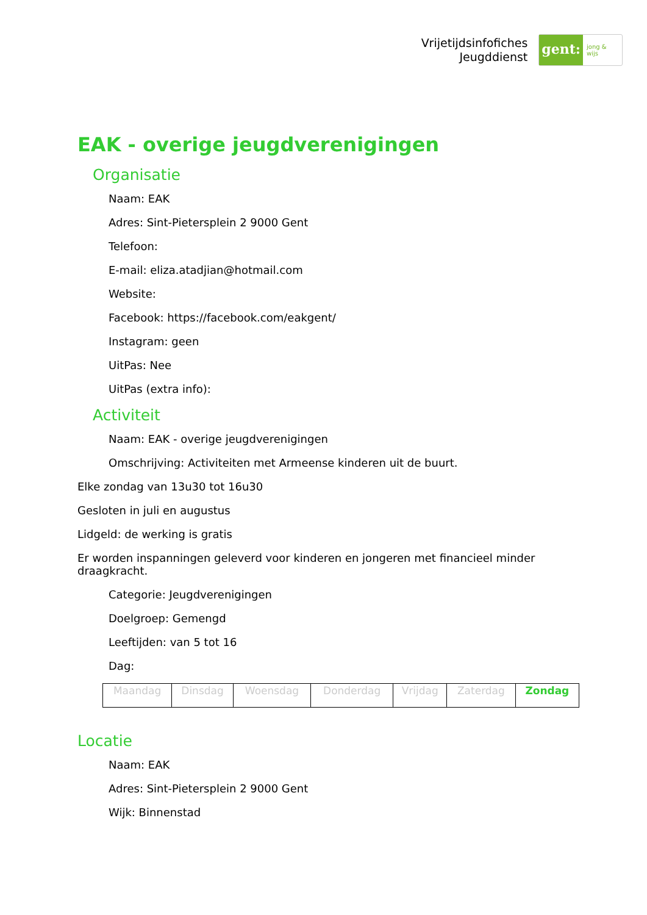Vrijetijdsinfofiches
Jeugddienst
gent: jong & wijs
EAK - overige jeugdverenigingen
Organisatie
Naam: EAK
Adres: Sint-Pietersplein 2 9000 Gent
Telefoon:
E-mail: eliza.atadjian@hotmail.com
Website:
Facebook: https://facebook.com/eakgent/
Instagram: geen
UitPas: Nee
UitPas (extra info):
Activiteit
Naam: EAK - overige jeugdverenigingen
Omschrijving: Activiteiten met Armeense kinderen uit de buurt.
Elke zondag van 13u30 tot 16u30
Gesloten in juli en augustus
Lidgeld: de werking is gratis
Er worden inspanningen geleverd voor kinderen en jongeren met financieel minder draagkracht.
Categorie: Jeugdverenigingen
Doelgroep: Gemengd
Leeftijden: van 5 tot 16
Dag:
| Maandag | Dinsdag | Woensdag | Donderdag | Vrijdag | Zaterdag | Zondag |
Locatie
Naam: EAK
Adres: Sint-Pietersplein 2 9000 Gent
Wijk: Binnenstad